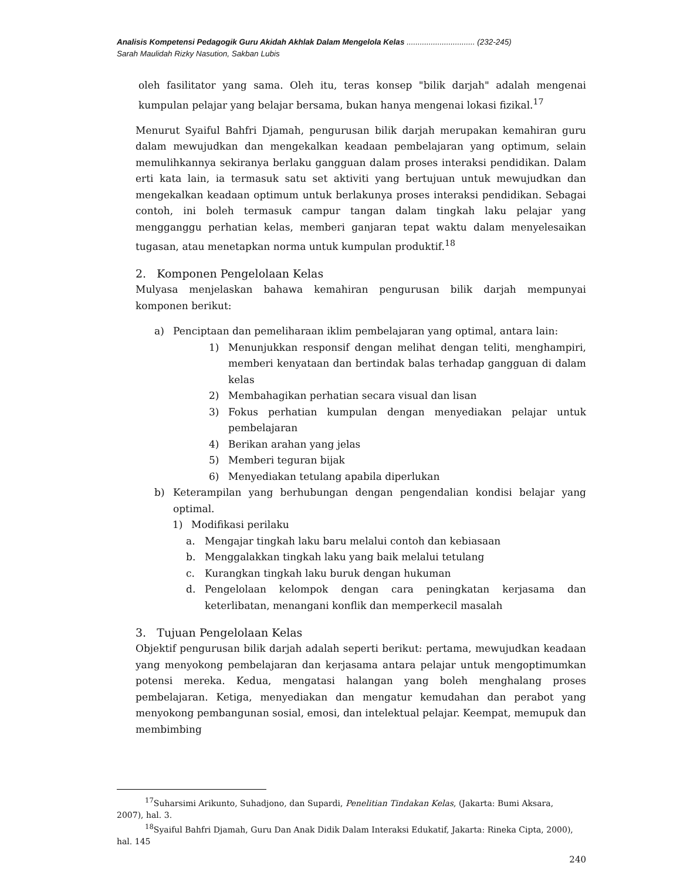Analisis Kompetensi Pedagogik Guru Akidah Akhlak Dalam Mengelola Kelas ............................... (232-245)
Sarah Maulidah Rizky Nasution, Sakban Lubis
oleh fasilitator yang sama. Oleh itu, teras konsep "bilik darjah" adalah mengenai kumpulan pelajar yang belajar bersama, bukan hanya mengenai lokasi fizikal.<sup>17</sup>
Menurut Syaiful Bahfri Djamah, pengurusan bilik darjah merupakan kemahiran guru dalam mewujudkan dan mengekalkan keadaan pembelajaran yang optimum, selain memulihkannya sekiranya berlaku gangguan dalam proses interaksi pendidikan. Dalam erti kata lain, ia termasuk satu set aktiviti yang bertujuan untuk mewujudkan dan mengekalkan keadaan optimum untuk berlakunya proses interaksi pendidikan. Sebagai contoh, ini boleh termasuk campur tangan dalam tingkah laku pelajar yang mengganggu perhatian kelas, memberi ganjaran tepat waktu dalam menyelesaikan tugasan, atau menetapkan norma untuk kumpulan produktif.<sup>18</sup>
2. Komponen Pengelolaan Kelas
Mulyasa menjelaskan bahawa kemahiran pengurusan bilik darjah mempunyai komponen berikut:
a) Penciptaan dan pemeliharaan iklim pembelajaran yang optimal, antara lain:
1) Menunjukkan responsif dengan melihat dengan teliti, menghampiri, memberi kenyataan dan bertindak balas terhadap gangguan di dalam kelas
2) Membahagikan perhatian secara visual dan lisan
3) Fokus perhatian kumpulan dengan menyediakan pelajar untuk pembelajaran
4) Berikan arahan yang jelas
5) Memberi teguran bijak
6) Menyediakan tetulang apabila diperlukan
b) Keterampilan yang berhubungan dengan pengendalian kondisi belajar yang optimal.
1) Modifikasi perilaku
a. Mengajar tingkah laku baru melalui contoh dan kebiasaan
b. Menggalakkan tingkah laku yang baik melalui tetulang
c. Kurangkan tingkah laku buruk dengan hukuman
d. Pengelolaan kelompok dengan cara peningkatan kerjasama dan keterlibatan, menangani konflik dan memperkecil masalah
3. Tujuan Pengelolaan Kelas
Objektif pengurusan bilik darjah adalah seperti berikut: pertama, mewujudkan keadaan yang menyokong pembelajaran dan kerjasama antara pelajar untuk mengoptimumkan potensi mereka. Kedua, mengatasi halangan yang boleh menghalang proses pembelajaran. Ketiga, menyediakan dan mengatur kemudahan dan perabot yang menyokong pembangunan sosial, emosi, dan intelektual pelajar. Keempat, memupuk dan membimbing
<sup>17</sup> Suharsimi Arikunto, Suhadjono, dan Supardi, Penelitian Tindakan Kelas, (Jakarta: Bumi Aksara, 2007), hal. 3.
<sup>18</sup> Syaiful Bahfri Djamah, Guru Dan Anak Didik Dalam Interaksi Edukatif, Jakarta: Rineka Cipta, 2000), hal. 145
240